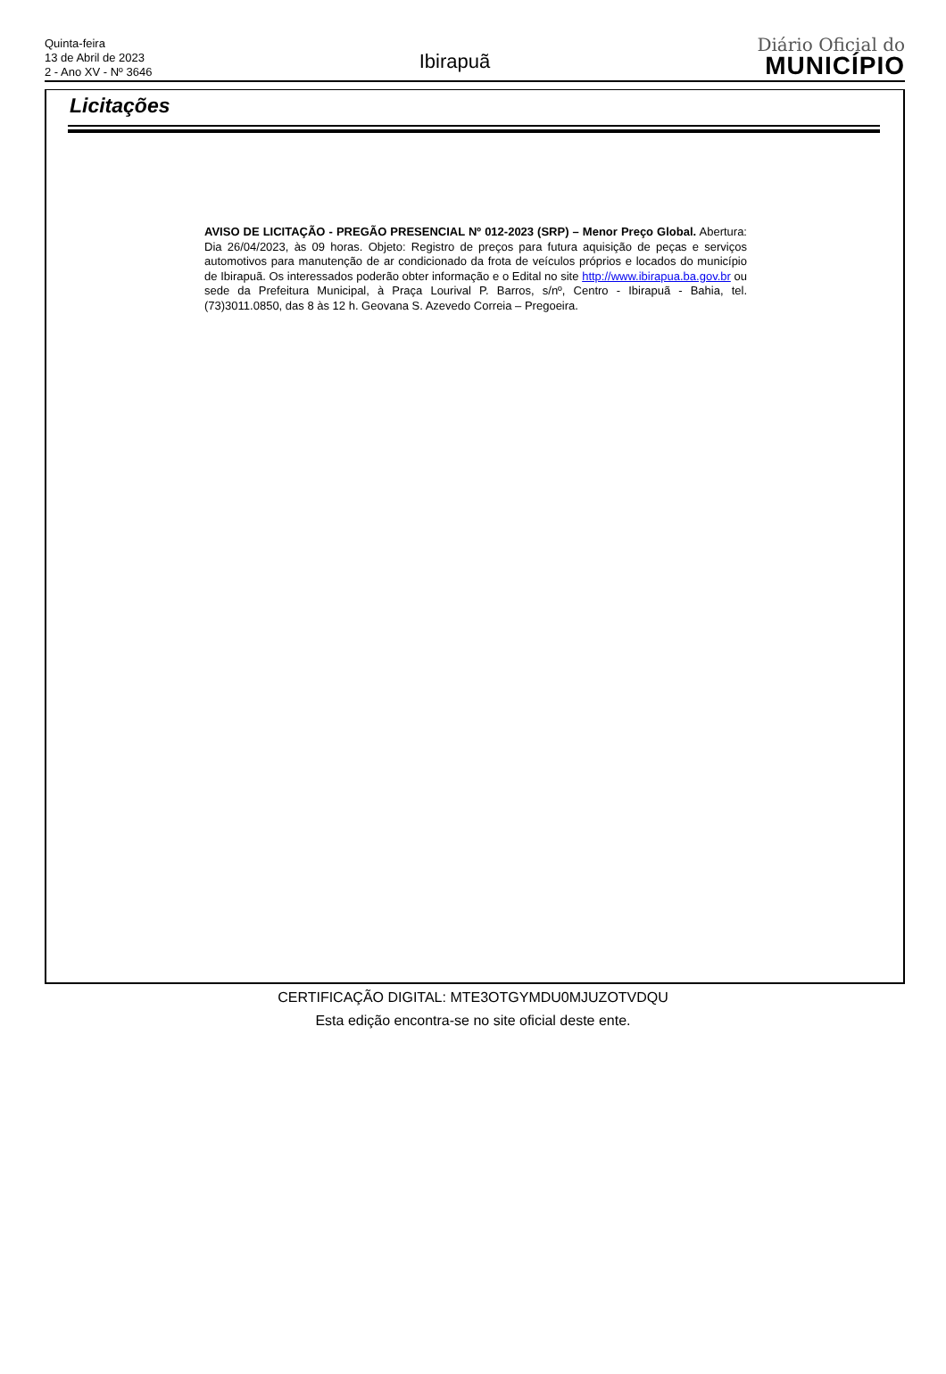Quinta-feira
13 de Abril de 2023
2 - Ano XV - Nº 3646
Ibirapuã
Diário Oficial do
MUNICÍPIO
Licitações
AVISO DE LICITAÇÃO - PREGÃO PRESENCIAL Nº 012-2023 (SRP) – Menor Preço Global. Abertura: Dia 26/04/2023, às 09 horas. Objeto: Registro de preços para futura aquisição de peças e serviços automotivos para manutenção de ar condicionado da frota de veículos próprios e locados do município de Ibirapuã. Os interessados poderão obter informação e o Edital no site http://www.ibirapua.ba.gov.br ou sede da Prefeitura Municipal, à Praça Lourival P. Barros, s/nº, Centro - Ibirapuã - Bahia, tel. (73)3011.0850, das 8 às 12 h. Geovana S. Azevedo Correia – Pregoeira.
CERTIFICAÇÃO DIGITAL: MTE3OTGYMDU0MJUZOTVDQU
Esta edição encontra-se no site oficial deste ente.